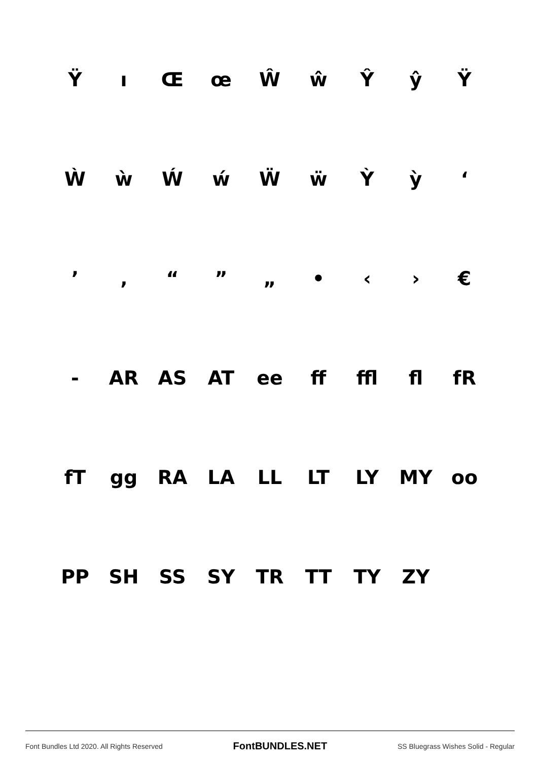Ÿ ı Œ œ Ŵ ŵ Ŷ ŷ Ÿ
Ẁ ẁ Ẃ ẃ Ẅ ẅ Ỳ ỳ ‘
’ ‚ “ ” „ • ‹ › €
- AR AS AT ee ff ffl fl fR
fT gg RA LA LL LT LY MY oo
PP SH SS SY TR TT TY ZY
Font Bundles Ltd 2020. All Rights Reserved FontBUNDLES.NET SS Bluegrass Wishes Solid - Regular